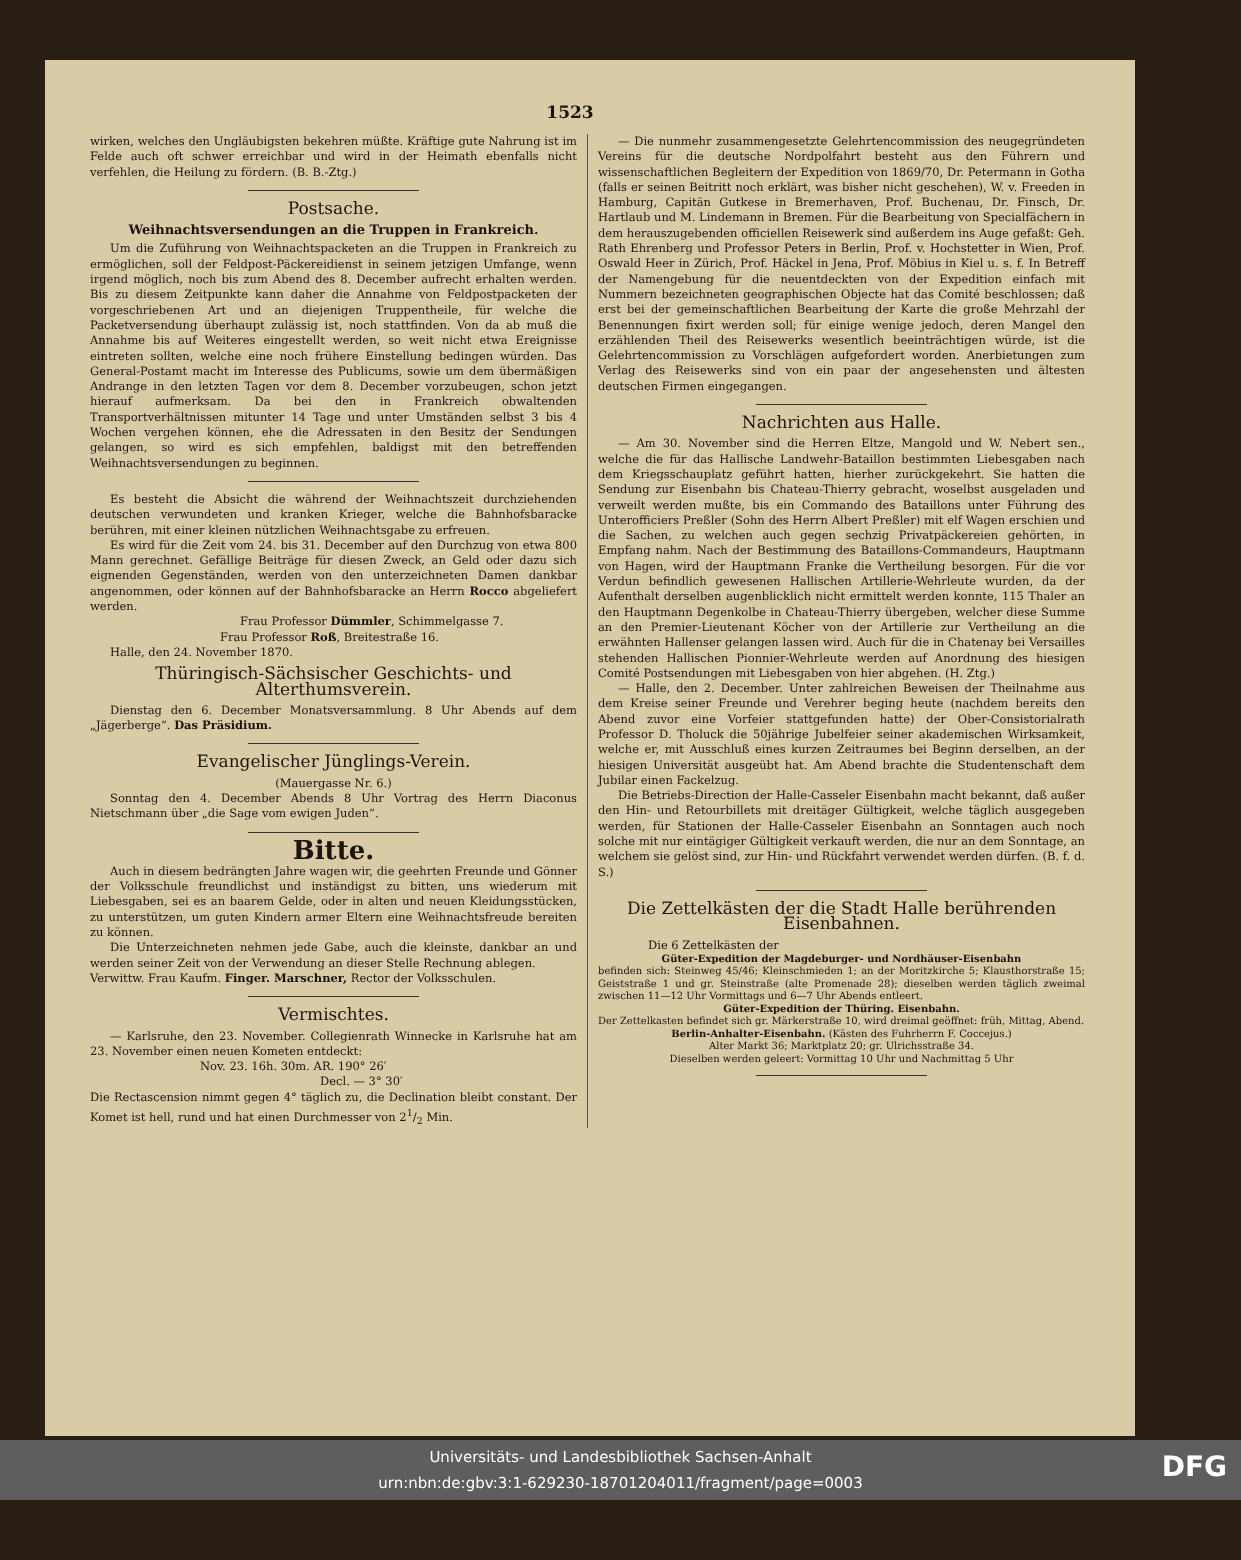1523
wirken, welches den Ungläubigsten bekehren müßte. Kräftige gute Nahrung ist im Felde auch oft schwer erreichbar und wird in der Heimath ebenfalls nicht verfehlen, die Heilung zu fördern. (B. B.-Ztg.)
Postsache.
Weihnachtsversendungen an die Truppen in Frankreich.
Um die Zuführung von Weihnachtspacketen an die Truppen in Frankreich zu ermöglichen, soll der Feldpost-Päckereidienst in seinem jetzigen Umfange, wenn irgend möglich, noch bis zum Abend des 8. December aufrecht erhalten werden. Bis zu diesem Zeitpunkte kann daher die Annahme von Feldpostpacketen der vorgeschriebenen Art und an diejenigen Truppentheile, für welche die Packetversendung überhaupt zulässig ist, noch stattfinden. Von da ab muß die Annahme bis auf Weiteres eingestellt werden, so weit nicht etwa Ereignisse eintreten sollten, welche eine noch frühere Einstellung bedingen würden. Das General-Postamt macht im Interesse des Publicums, sowie um dem übermäßigen Andrange in den letzten Tagen vor dem 8. December vorzubeugen, schon jetzt hierauf aufmerksam. Da bei den in Frankreich obwaltenden Transportverhältnissen mitunter 14 Tage und unter Umständen selbst 3 bis 4 Wochen vergehen können, ehe die Adressaten in den Besitz der Sendungen gelangen, so wird es sich empfehlen, baldigst mit den betreffenden Weihnachtsversendungen zu beginnen.
Es besteht die Absicht die während der Weihnachtszeit durchziehenden deutschen verwundeten und kranken Krieger, welche die Bahnhofsbaracke berühren, mit einer kleinen nützlichen Weihnachtsgabe zu erfreuen.
Es wird für die Zeit vom 24. bis 31. December auf den Durchzug von etwa 800 Mann gerechnet. Gefällige Beiträge für diesen Zweck, an Geld oder dazu sich eignenden Gegenständen, werden von den unterzeichneten Damen dankbar angenommen, oder können auf der Bahnhofsbaracke an Herrn Rocco abgeliefert werden.
Frau Professor Dümmler, Schimmelgasse 7.
Frau Professor Roß, Breitestraße 16.
Halle, den 24. November 1870.
Thüringisch-Sächsischer Geschichts- und Alterthumsverein.
Dienstag den 6. December Monatsversammlung. 8 Uhr Abends auf dem „Jägerberge“. Das Präsidium.
Evangelischer Jünglings-Verein.
(Mauergasse Nr. 6.)
Sonntag den 4. December Abends 8 Uhr Vortrag des Herrn Diaconus Nietschmann über „die Sage vom ewigen Juden“.
Bitte.
Auch in diesem bedrängten Jahre wagen wir, die geehrten Freunde und Gönner der Volksschule freundlichst und inständigst zu bitten, uns wiederum mit Liebesgaben, sei es an baarem Gelde, oder in alten und neuen Kleidungsstücken, zu unterstützen, um guten Kindern armer Eltern eine Weihnachtsfreude bereiten zu können.
Die Unterzeichneten nehmen jede Gabe, auch die kleinste, dankbar an und werden seiner Zeit von der Verwendung an dieser Stelle Rechnung ablegen.
Verwittw. Frau Kaufm. Finger. Marschner, Rector der Volksschulen.
Vermischtes.
— Karlsruhe, den 23. November. Collegienrath Winnecke in Karlsruhe hat am 23. November einen neuen Kometen entdeckt:
Nov. 23. 16h. 30m. AR. 190° 26′
Decl. — 3° 30′
Die Rectascension nimmt gegen 4° täglich zu, die Declination bleibt constant. Der Komet ist hell, rund und hat einen Durchmesser von 21/2 Min.
— Die nunmehr zusammengesetzte Gelehrtencommission des neugegründeten Vereins für die deutsche Nordpolfahrt besteht aus den Führern und wissenschaftlichen Begleitern der Expedition von 1869/70, Dr. Petermann in Gotha (falls er seinen Beitritt noch erklärt, was bisher nicht geschehen), W. v. Freeden in Hamburg, Capitän Gutkese in Bremerhaven, Prof. Buchenau, Dr. Finsch, Dr. Hartlaub und M. Lindemann in Bremen. Für die Bearbeitung von Specialfächern in dem herauszugebenden officiellen Reisewerk sind außerdem ins Auge gefaßt: Geh. Rath Ehrenberg und Professor Peters in Berlin, Prof. v. Hochstetter in Wien, Prof. Oswald Heer in Zürich, Prof. Häckel in Jena, Prof. Möbius in Kiel u. s. f. In Betreff der Namengebung für die neuentdeckten von der Expedition einfach mit Nummern bezeichneten geographischen Objecte hat das Comité beschlossen; daß erst bei der gemeinschaftlichen Bearbeitung der Karte die große Mehrzahl der Benennungen fixirt werden soll; für einige wenige jedoch, deren Mangel den erzählenden Theil des Reisewerks wesentlich beeinträchtigen würde, ist die Gelehrtencommission zu Vorschlägen aufgefordert worden. Anerbietungen zum Verlag des Reisewerks sind von ein paar der angesehensten und ältesten deutschen Firmen eingegangen.
Nachrichten aus Halle.
— Am 30. November sind die Herren Eltze, Mangold und W. Nebert sen., welche die für das Hallische Landwehr-Bataillon bestimmten Liebesgaben nach dem Kriegsschauplatz geführt hatten, hierher zurückgekehrt. Sie hatten die Sendung zur Eisenbahn bis Chateau-Thierry gebracht, woselbst ausgeladen und verweilt werden mußte, bis ein Commando des Bataillons unter Führung des Unterofficiers Preßler (Sohn des Herrn Albert Preßler) mit elf Wagen erschien und die Sachen, zu welchen auch gegen sechzig Privatpäckereien gehörten, in Empfang nahm. Nach der Bestimmung des Bataillons-Commandeurs, Hauptmann von Hagen, wird der Hauptmann Franke die Vertheilung besorgen. Für die vor Verdun befindlich gewesenen Hallischen Artillerie-Wehrleute wurden, da der Aufenthalt derselben augenblicklich nicht ermittelt werden konnte, 115 Thaler an den Hauptmann Degenkolbe in Chateau-Thierry übergeben, welcher diese Summe an den Premier-Lieutenant Köcher von der Artillerie zur Vertheilung an die erwähnten Hallenser gelangen lassen wird. Auch für die in Chatenay bei Versailles stehenden Hallischen Pionnier-Wehrleute werden auf Anordnung des hiesigen Comité Postsendungen mit Liebesgaben von hier abgehen. (H. Ztg.)
— Halle, den 2. December. Unter zahlreichen Beweisen der Theilnahme aus dem Kreise seiner Freunde und Verehrer beging heute (nachdem bereits den Abend zuvor eine Vorfeier stattgefunden hatte) der Ober-Consistorialrath Professor D. Tholuck die 50jährige Jubelfeier seiner akademischen Wirksamkeit, welche er, mit Ausschluß eines kurzen Zeitraumes bei Beginn derselben, an der hiesigen Universität ausgeübt hat. Am Abend brachte die Studentenschaft dem Jubilar einen Fackelzug.
Die Betriebs-Direction der Halle-Casseler Eisenbahn macht bekannt, daß außer den Hin- und Retourbillets mit dreitäger Gültigkeit, welche täglich ausgegeben werden, für Stationen der Halle-Casseler Eisenbahn an Sonntagen auch noch solche mit nur eintägiger Gültigkeit verkauft werden, die nur an dem Sonntage, an welchem sie gelöst sind, zur Hin- und Rückfahrt verwendet werden dürfen. (B. f. d. S.)
Die Zettelkästen der die Stadt Halle berührenden Eisenbahnen.
Die 6 Zettelkästen der
Güter-Expedition der Magdeburger- und Nordhäuser-Eisenbahn
befinden sich: Steinweg 45/46; Kleinschmieden 1; an der Moritzkirche 5; Klausthorstraße 15; Geiststraße 1 und gr. Steinstraße (alte Promenade 28); dieselben werden täglich zweimal zwischen 11—12 Uhr Vormittags und 6—7 Uhr Abends entleert.
Güter-Expedition der Thüring. Eisenbahn.
Der Zettelkasten befindet sich gr. Märkerstraße 10, wird dreimal geöffnet: früh, Mittag, Abend.
Berlin-Anhalter-Eisenbahn. (Kästen des Fuhrherrn F. Coccejus.)
Alter Markt 36; Marktplatz 20; gr. Ulrichsstraße 34.
Dieselben werden geleert: Vormittag 10 Uhr und Nachmittag 5 Uhr
Universitäts- und Landesbibliothek Sachsen-Anhalt
urn:nbn:de:gbv:3:1-629230-18701204011/fragment/page=0003
DFG